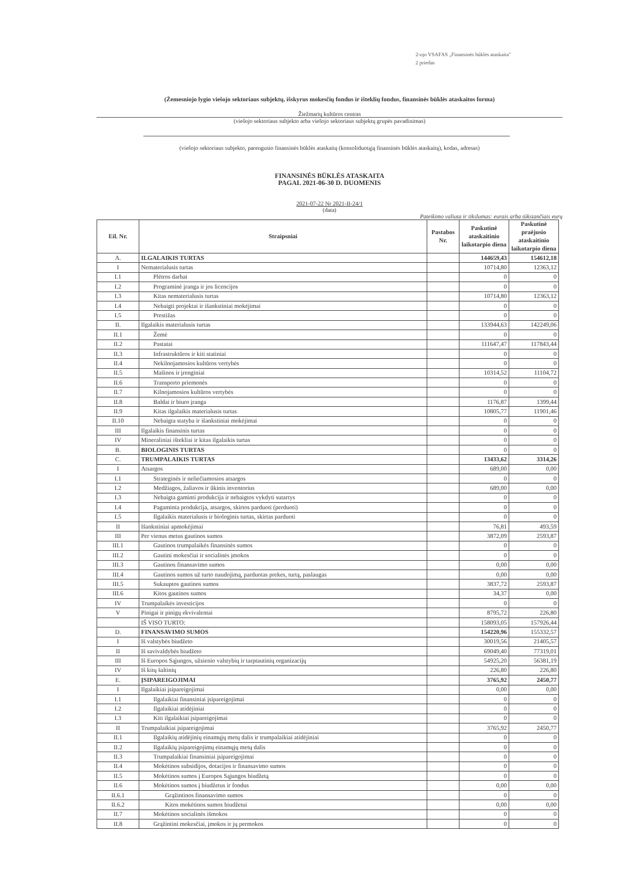2-ojo VSAFAS „Finansinės būklės ataskaita"
2 priedas
(Žemesniojo lygio viešojo sektoriaus subjektų, išskyrus mokesčių fondus ir išteklių fondus, finansinės būklės ataskaitos forma)
Žiežmarių kultūros centras
(viešojo sektoriaus subjekto arba viešojo sektoriaus subjektų grupės pavadinimas)
(viešojo sektoriaus subjekto, parengusio finansinės būklės ataskaitą (konsoliduotąją finansinės būklės ataskaitą), kodas, adresas)
FINANSINĖS BŪKLĖS ATASKAITA
PAGAL 2021-06-30 D. DUOMENIS
2021-07-22 Nr 2021-II-24/1
(data)
Pateikimo valiuta ir tikslumas: eurais arba tūkstančiais eurų
| Eil. Nr. | Straipsniai | Pastabos Nr. | Paskutinė ataskaitinio laikotarpio diena | Paskutinė praėjusio ataskaitinio laikotarpio diena |
| --- | --- | --- | --- | --- |
| A. | ILGALAIKIS TURTAS | | 144659,43 | 154612,18 |
| I | Nematerialusis turtas | | 10714,80 | 12363,12 |
| I.1 | Plėtros darbai | | 0 | 0 |
| I.2 | Programinė įranga ir jos licencijos | | 0 | 0 |
| I.3 | Kitas nematerialusis turtas | | 10714,80 | 12363,12 |
| I.4 | Nebaigti projektai ir išankstiniai mokėjimai | | 0 | 0 |
| I.5 | Prestižas | | 0 | 0 |
| II. | Ilgalaikis materialusis turtas | | 133944,63 | 142249,06 |
| II.1 | Žemė | | 0 | 0 |
| II.2 | Pastatai | | 111647,47 | 117843,44 |
| II.3 | Infrastruktūros ir kiti statiniai | | 0 | 0 |
| II.4 | Nekilnojamosios kultūros vertybės | | 0 | 0 |
| II.5 | Mašinos ir įrenginiai | | 10314,52 | 11104,72 |
| II.6 | Transporto priemonės | | 0 | 0 |
| II.7 | Kilnojamosios kultūros vertybės | | 0 | 0 |
| II.8 | Baldai ir biuro įranga | | 1176,87 | 1399,44 |
| II.9 | Kitas ilgalaikis materialusis turtas | | 10805,77 | 11901,46 |
| II.10 | Nebaigta statyba ir išankstiniai mokėjimai | | 0 | 0 |
| III | Ilgalaikis finansinis turtas | | 0 | 0 |
| IV | Mineraliniai ištekliai ir kitas ilgalaikis turtas | | 0 | 0 |
| B. | BIOLOGINIS TURTAS | | 0 | 0 |
| C. | TRUMPALAIKIS TURTAS | | 13433,62 | 3314,26 |
| I | Atsargos | | 689,00 | 0,00 |
| I.1 | Strateginės ir neliečiamosios atsargos | | 0 | 0 |
| I.2 | Medžiagos, žaliavos ir ūkinis inventorius | | 689,00 | 0,00 |
| I.3 | Nebaigta gaminti produkcija ir nebaigtos vykdyti sutartys | | 0 | 0 |
| I.4 | Pagaminta produkcija, atsargos, skirtos parduoti (perduoti) | | 0 | 0 |
| I.5 | Ilgalaikis materialusis ir biologinis turtas, skirtas parduoti | | 0 | 0 |
| II | Išankstiniai apmokėjimai | | 76,81 | 493,59 |
| III | Per vienus metus gautinos sumos | | 3872,09 | 2593,87 |
| III.1 | Gautinos trumpalaikės finansinės sumos | | 0 | 0 |
| III.2 | Gautini mokesčiai ir socialinės įmokos | | 0 | 0 |
| III.3 | Gautinos finansavimo sumos | | 0,00 | 0,00 |
| III.4 | Gautinos sumos už turto naudojimą, parduotas prekes, turtą, paslaugas | | 0,00 | 0,00 |
| III.5 | Sukauptos gautinos sumos | | 3837,72 | 2593,87 |
| III.6 | Kitos gautinos sumos | | 34,37 | 0,00 |
| IV | Trumpalaikės investicijos | | 0 | 0 |
| V | Pinigai ir pinigų ekvivalentai | | 8795,72 | 226,80 |
| | IŠ VISO TURTO: | | 158093,05 | 157926,44 |
| D. | FINANSAVIMO SUMOS | | 154220,96 | 155332,57 |
| I | Iš valstybės biudžeto | | 30019,56 | 21405,57 |
| II | Iš savivaldybės biudžeto | | 69049,40 | 77319,01 |
| III | Iš Europos Sąjungos, užsienio valstybių ir tarptautinių organizacijų | | 54925,20 | 56381,19 |
| IV | Iš kitų šaltinių | | 226,80 | 226,80 |
| E. | ĮSIPAREIGOJIMAI | | 3765,92 | 2450,77 |
| I | Ilgalaikiai įsipareigojimai | | 0,00 | 0,00 |
| I.1 | Ilgalaikiai finansiniai įsipareigojimai | | 0 | 0 |
| I.2 | Ilgalaikiai atidėjiniai | | 0 | 0 |
| I.3 | Kiti ilgalaikiai įsipareigojimai | | 0 | 0 |
| II | Trumpalaikiai įsipareigojimai | | 3765,92 | 2450,77 |
| II.1 | Ilgalaikių atidėjinių einamųjų metų dalis ir trumpalaikiai atidėjiniai | | 0 | 0 |
| II.2 | Ilgalaikių įsipareigojimų einamųjų metų dalis | | 0 | 0 |
| II.3 | Trumpalaikiai finansiniai įsipareigojimai | | 0 | 0 |
| II.4 | Mokėtinos subsidijos, dotacijos ir finansavimo sumos | | 0 | 0 |
| II.5 | Mokėtinos sumos į Europos Sąjungos biudžetą | | 0 | 0 |
| II.6 | Mokėtinos sumos į biudžetus ir fondus | | 0,00 | 0,00 |
| II.6.1 | Grąžintinos finansavimo sumos | | 0 | 0 |
| II.6.2 | Kitos mokėtinos sumos biudžetui | | 0,00 | 0,00 |
| II.7 | Mokėtinos socialinės išmokos | | 0 | 0 |
| II.8 | Grąžintini mokesčiai, įmokos ir jų permokos | | 0 | 0 |